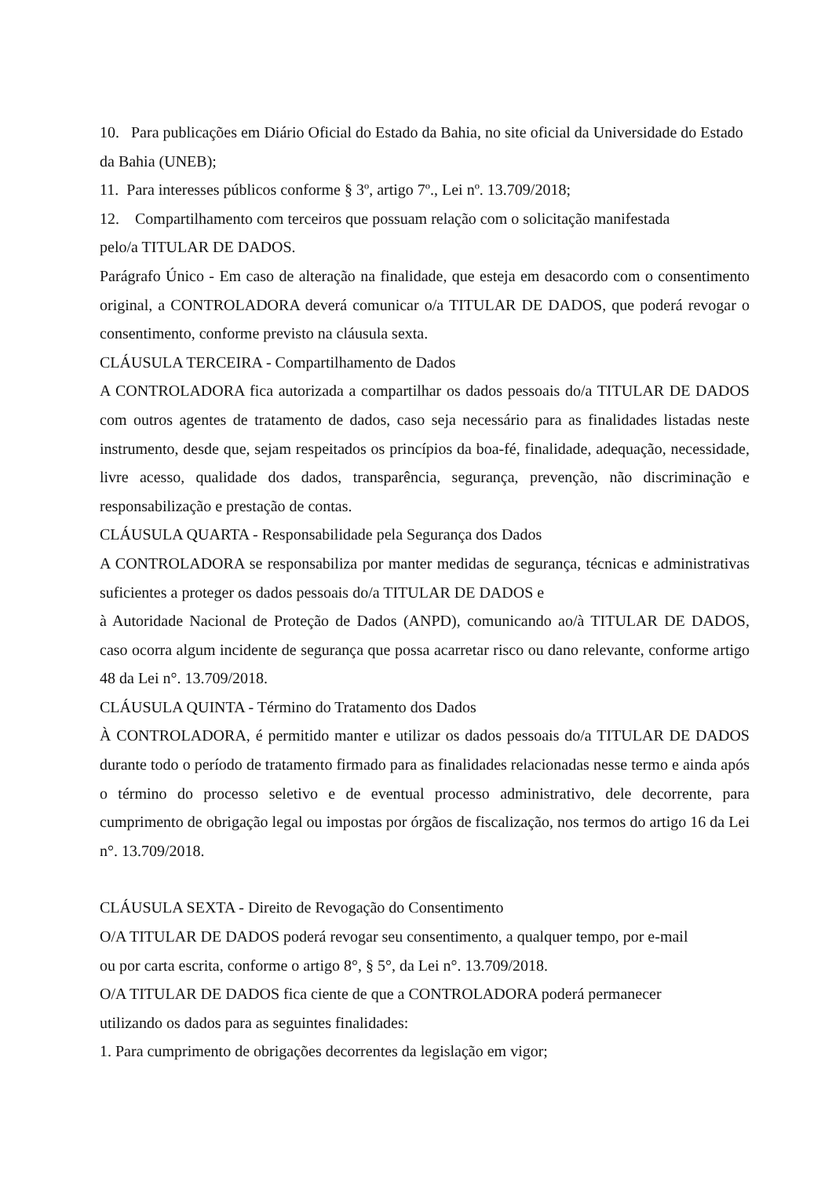10. Para publicações em Diário Oficial do Estado da Bahia, no site oficial da Universidade do Estado da Bahia (UNEB);
11. Para interesses públicos conforme § 3º, artigo 7º., Lei nº. 13.709/2018;
12. Compartilhamento com terceiros que possuam relação com o solicitação manifestada
pelo/a TITULAR DE DADOS.
Parágrafo Único - Em caso de alteração na finalidade, que esteja em desacordo com o consentimento original, a CONTROLADORA deverá comunicar o/a TITULAR DE DADOS, que poderá revogar o consentimento, conforme previsto na cláusula sexta.
CLÁUSULA TERCEIRA - Compartilhamento de Dados
A CONTROLADORA fica autorizada a compartilhar os dados pessoais do/a TITULAR DE DADOS com outros agentes de tratamento de dados, caso seja necessário para as finalidades listadas neste instrumento, desde que, sejam respeitados os princípios da boa-fé, finalidade, adequação, necessidade, livre acesso, qualidade dos dados, transparência, segurança, prevenção, não discriminação e responsabilização e prestação de contas.
CLÁUSULA QUARTA - Responsabilidade pela Segurança dos Dados
A CONTROLADORA se responsabiliza por manter medidas de segurança, técnicas e administrativas suficientes a proteger os dados pessoais do/a TITULAR DE DADOS e
à Autoridade Nacional de Proteção de Dados (ANPD), comunicando ao/à TITULAR DE DADOS, caso ocorra algum incidente de segurança que possa acarretar risco ou dano relevante, conforme artigo 48 da Lei n°. 13.709/2018.
CLÁUSULA QUINTA - Término do Tratamento dos Dados
À CONTROLADORA, é permitido manter e utilizar os dados pessoais do/a TITULAR DE DADOS durante todo o período de tratamento firmado para as finalidades relacionadas nesse termo e ainda após o término do processo seletivo e de eventual processo administrativo, dele decorrente, para cumprimento de obrigação legal ou impostas por órgãos de fiscalização, nos termos do artigo 16 da Lei n°. 13.709/2018.
CLÁUSULA SEXTA - Direito de Revogação do Consentimento
O/A TITULAR DE DADOS poderá revogar seu consentimento, a qualquer tempo, por e-mail
ou por carta escrita, conforme o artigo 8°, § 5°, da Lei n°. 13.709/2018.
O/A TITULAR DE DADOS fica ciente de que a CONTROLADORA poderá permanecer
utilizando os dados para as seguintes finalidades:
1. Para cumprimento de obrigações decorrentes da legislação em vigor;